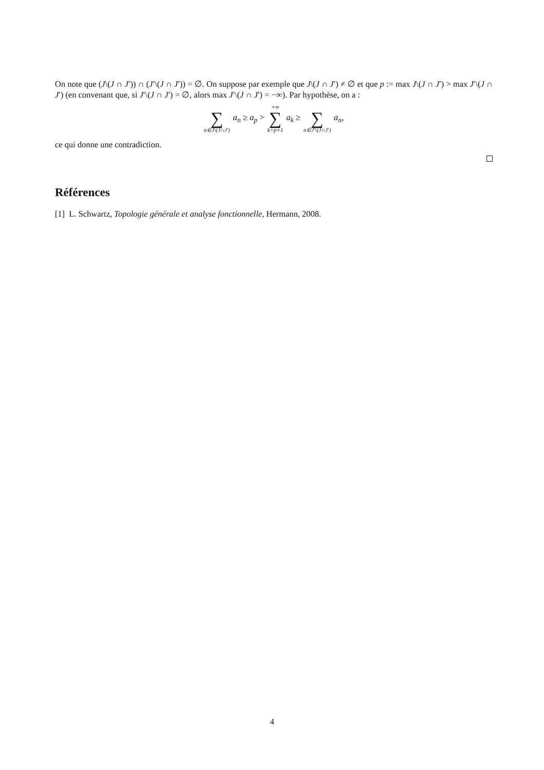On note que (J\(J ∩ J′)) ∩ (J′\(J ∩ J′)) = ∅. On suppose par exemple que J\(J ∩ J′) ≠ ∅ et que p := max J\(J ∩ J′) > max J′\(J ∩ J′) (en convenant que, si J′\(J ∩ J′) = ∅, alors max J′\(J ∩ J′) = −∞). Par hypothèse, on a :
∑ n∈J\(J∩J′) a<sub>n</sub> ≥ a<sub>p</sub> > +∞ ∑ k=p+1 a<sub>k</sub> ≥ ∑ n∈J′\(J∩J′) a<sub>n</sub>,
ce qui donne une contradiction.
Références
[1] L. Schwartz, Topologie générale et analyse fonctionnelle, Hermann, 2008.
4